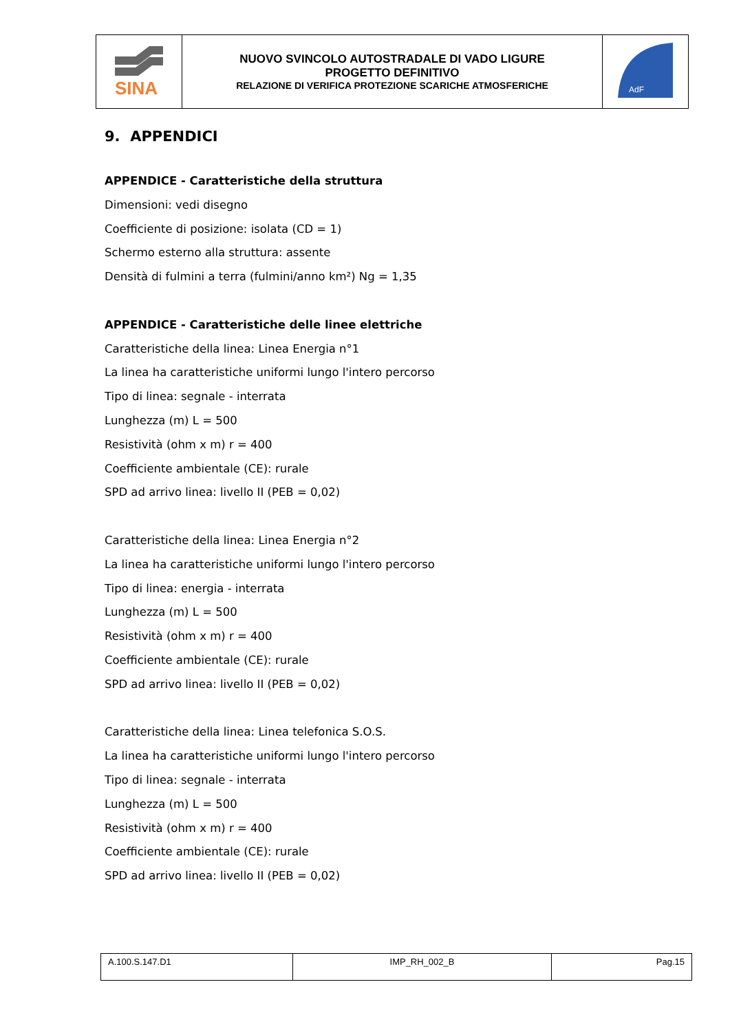| SINA | NUOVO SVINCOLO AUTOSTRADALE DI VADO LIGURE PROGETTO DEFINITIVO RELAZIONE DI VERIFICA PROTEZIONE SCARICHE ATMOSFERICHE | AdF |
9. APPENDICI
APPENDICE - Caratteristiche della struttura
Dimensioni: vedi disegno
Coefficiente di posizione: isolata (CD = 1)
Schermo esterno alla struttura: assente
Densità di fulmini a terra (fulmini/anno km²) Ng = 1,35
APPENDICE - Caratteristiche delle linee elettriche
Caratteristiche della linea: Linea Energia n°1
La linea ha caratteristiche uniformi lungo l'intero percorso
Tipo di linea: segnale - interrata
Lunghezza (m) L = 500
Resistività (ohm x m) r = 400
Coefficiente ambientale (CE): rurale
SPD ad arrivo linea: livello II (PEB = 0,02)
Caratteristiche della linea: Linea Energia n°2
La linea ha caratteristiche uniformi lungo l'intero percorso
Tipo di linea: energia - interrata
Lunghezza (m) L = 500
Resistività (ohm x m) r = 400
Coefficiente ambientale (CE): rurale
SPD ad arrivo linea: livello II (PEB = 0,02)
Caratteristiche della linea: Linea telefonica S.O.S.
La linea ha caratteristiche uniformi lungo l'intero percorso
Tipo di linea: segnale - interrata
Lunghezza (m) L = 500
Resistività (ohm x m) r = 400
Coefficiente ambientale (CE): rurale
SPD ad arrivo linea: livello II (PEB = 0,02)
| A.100.S.147.D1 | IMP_RH_002_B | Pag.15 |